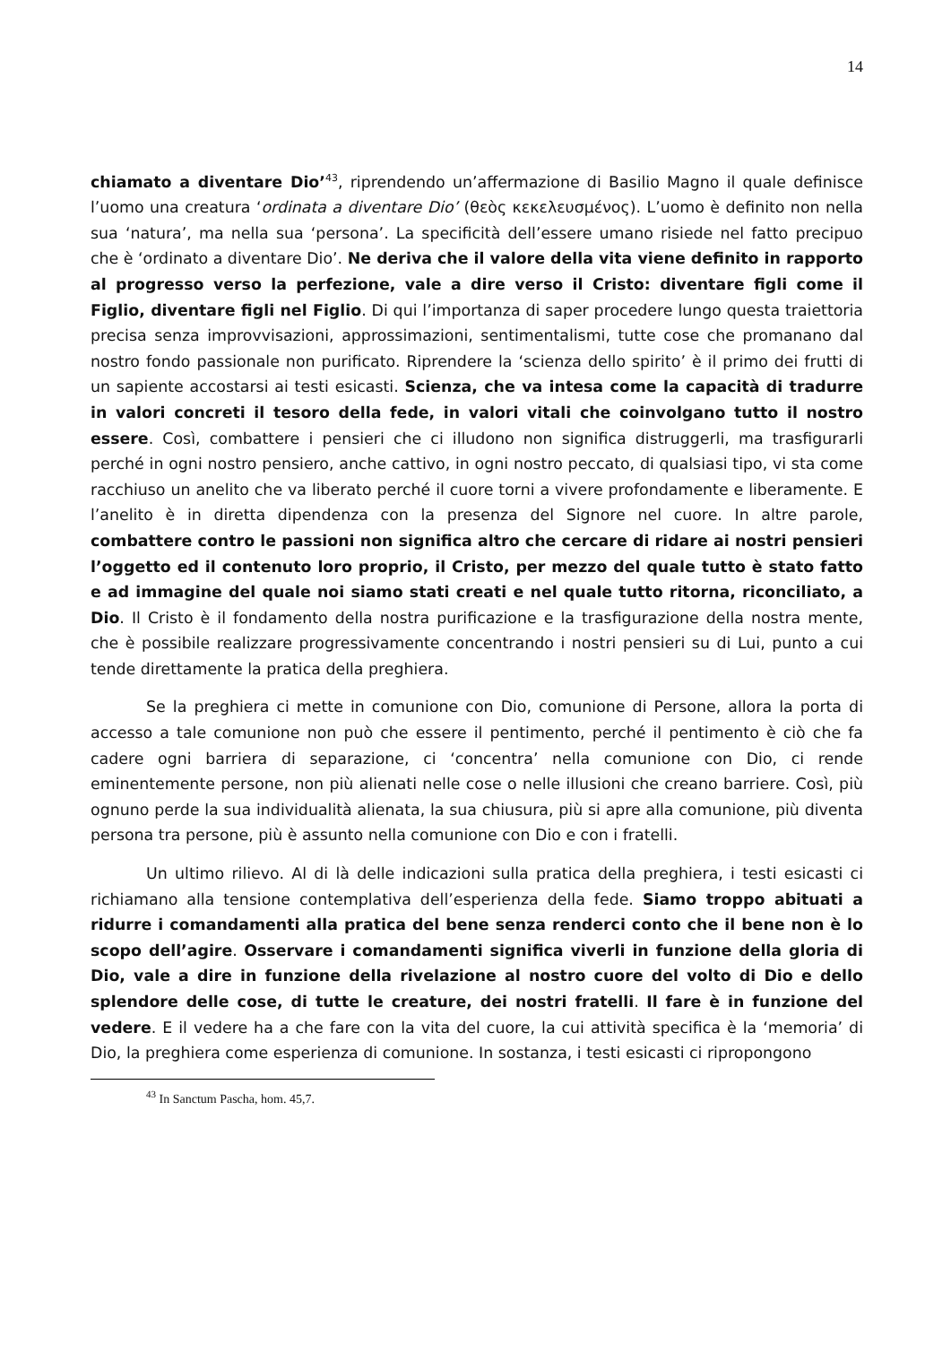14
chiamato a diventare Dio’<sup>43</sup>, riprendendo un’affermazione di Basilio Magno il quale definisce l’uomo una creatura ‘ordinata a diventare Dio’ (θεὸς κεκελευσμένος). L’uomo è definito non nella sua ‘natura’, ma nella sua ‘persona’. La specificità dell’essere umano risiede nel fatto precipuo che è ‘ordinato a diventare Dio’. Ne deriva che il valore della vita viene definito in rapporto al progresso verso la perfezione, vale a dire verso il Cristo: diventare figli come il Figlio, diventare figli nel Figlio. Di qui l’importanza di saper procedere lungo questa traiettoria precisa senza improvvisazioni, approssimazioni, sentimentalismi, tutte cose che promanano dal nostro fondo passionale non purificato. Riprendere la ‘scienza dello spirito’ è il primo dei frutti di un sapiente accostarsi ai testi esicasti. Scienza, che va intesa come la capacità di tradurre in valori concreti il tesoro della fede, in valori vitali che coinvolgano tutto il nostro essere. Così, combattere i pensieri che ci illudono non significa distruggerli, ma trasfigurarli perché in ogni nostro pensiero, anche cattivo, in ogni nostro peccato, di qualsiasi tipo, vi sta come racchiuso un anelito che va liberato perché il cuore torni a vivere profondamente e liberamente. E l’anelito è in diretta dipendenza con la presenza del Signore nel cuore. In altre parole, combattere contro le passioni non significa altro che cercare di ridare ai nostri pensieri l’oggetto ed il contenuto loro proprio, il Cristo, per mezzo del quale tutto è stato fatto e ad immagine del quale noi siamo stati creati e nel quale tutto ritorna, riconciliato, a Dio. Il Cristo è il fondamento della nostra purificazione e la trasfigurazione della nostra mente, che è possibile realizzare progressivamente concentrando i nostri pensieri su di Lui, punto a cui tende direttamente la pratica della preghiera.
Se la preghiera ci mette in comunione con Dio, comunione di Persone, allora la porta di accesso a tale comunione non può che essere il pentimento, perché il pentimento è ciò che fa cadere ogni barriera di separazione, ci ‘concentra’ nella comunione con Dio, ci rende eminentemente persone, non più alienati nelle cose o nelle illusioni che creano barriere. Così, più ognuno perde la sua individualità alienata, la sua chiusura, più si apre alla comunione, più diventa persona tra persone, più è assunto nella comunione con Dio e con i fratelli.
Un ultimo rilievo. Al di là delle indicazioni sulla pratica della preghiera, i testi esicasti ci richiamano alla tensione contemplativa dell’esperienza della fede. Siamo troppo abituati a ridurre i comandamenti alla pratica del bene senza renderci conto che il bene non è lo scopo dell’agire. Osservare i comandamenti significa viverli in funzione della gloria di Dio, vale a dire in funzione della rivelazione al nostro cuore del volto di Dio e dello splendore delle cose, di tutte le creature, dei nostri fratelli. Il fare è in funzione del vedere. E il vedere ha a che fare con la vita del cuore, la cui attività specifica è la ‘memoria’ di Dio, la preghiera come esperienza di comunione. In sostanza, i testi esicasti ci ripropongono
<sup>43</sup> In Sanctum Pascha, hom. 45,7.